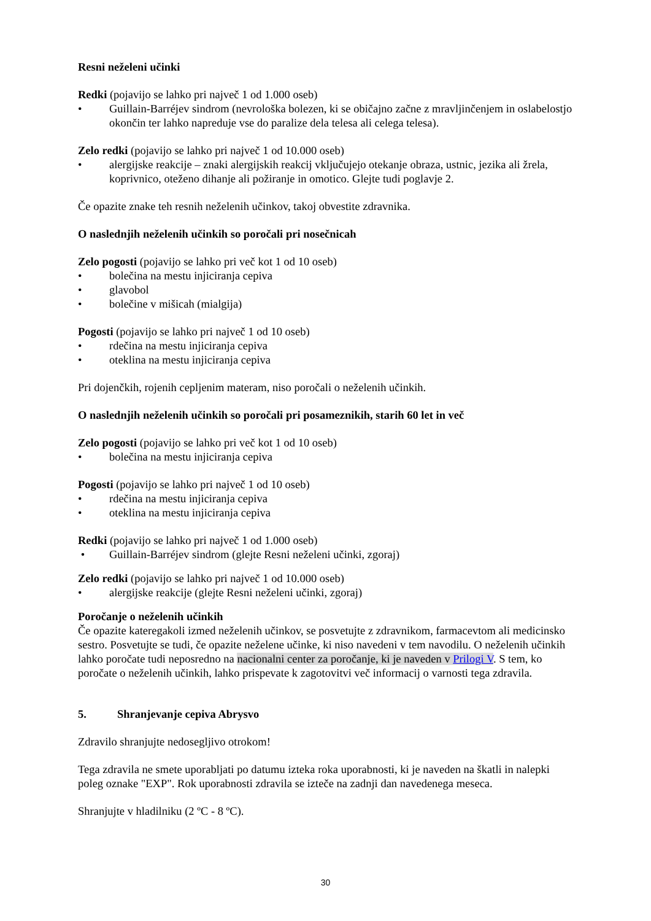Resni neželeni učinki
Redki (pojavijo se lahko pri največ 1 od 1.000 oseb)
• Guillain-Barréjev sindrom (nevrološka bolezen, ki se običajno začne z mravljinčenjem in oslabelostjo okončin ter lahko napreduje vse do paralize dela telesa ali celega telesa).
Zelo redki (pojavijo se lahko pri največ 1 od 10.000 oseb)
• alergijske reakcije – znaki alergijskih reakcij vključujejo otekanje obraza, ustnic, jezika ali žrela, koprivnico, oteženo dihanje ali požiranje in omotico. Glejte tudi poglavje 2.
Če opazite znake teh resnih neželenih učinkov, takoj obvestite zdravnika.
O naslednjih neželenih učinkih so poročali pri nosečnicah
Zelo pogosti (pojavijo se lahko pri več kot 1 od 10 oseb)
• bolečina na mestu injiciranja cepiva
• glavobol
• bolečine v mišicah (mialgija)
Pogosti (pojavijo se lahko pri največ 1 od 10 oseb)
• rdečina na mestu injiciranja cepiva
• oteklina na mestu injiciranja cepiva
Pri dojenčkih, rojenih cepljenim materam, niso poročali o neželenih učinkih.
O naslednjih neželenih učinkih so poročali pri posameznikih, starih 60 let in več
Zelo pogosti (pojavijo se lahko pri več kot 1 od 10 oseb)
• bolečina na mestu injiciranja cepiva
Pogosti (pojavijo se lahko pri največ 1 od 10 oseb)
• rdečina na mestu injiciranja cepiva
• oteklina na mestu injiciranja cepiva
Redki (pojavijo se lahko pri največ 1 od 1.000 oseb)
• Guillain-Barréjev sindrom (glejte Resni neželeni učinki, zgoraj)
Zelo redki (pojavijo se lahko pri največ 1 od 10.000 oseb)
• alergijske reakcije (glejte Resni neželeni učinki, zgoraj)
Poročanje o neželenih učinkih
Če opazite kateregakoli izmed neželenih učinkov, se posvetujte z zdravnikom, farmacevtom ali medicinsko sestro. Posvetujte se tudi, če opazite neželene učinke, ki niso navedeni v tem navodilu. O neželenih učinkih lahko poročate tudi neposredno na nacionalni center za poročanje, ki je naveden v Prilogi V. S tem, ko poročate o neželenih učinkih, lahko prispevate k zagotovitvi več informacij o varnosti tega zdravila.
5. Shranjevanje cepiva Abrysvo
Zdravilo shranjujte nedosegljivo otrokom!
Tega zdravila ne smete uporabljati po datumu izteka roka uporabnosti, ki je naveden na škatli in nalepki poleg oznake "EXP". Rok uporabnosti zdravila se izteče na zadnji dan navedenega meseca.
Shranjujte v hladilniku (2 ºC - 8 ºC).
30